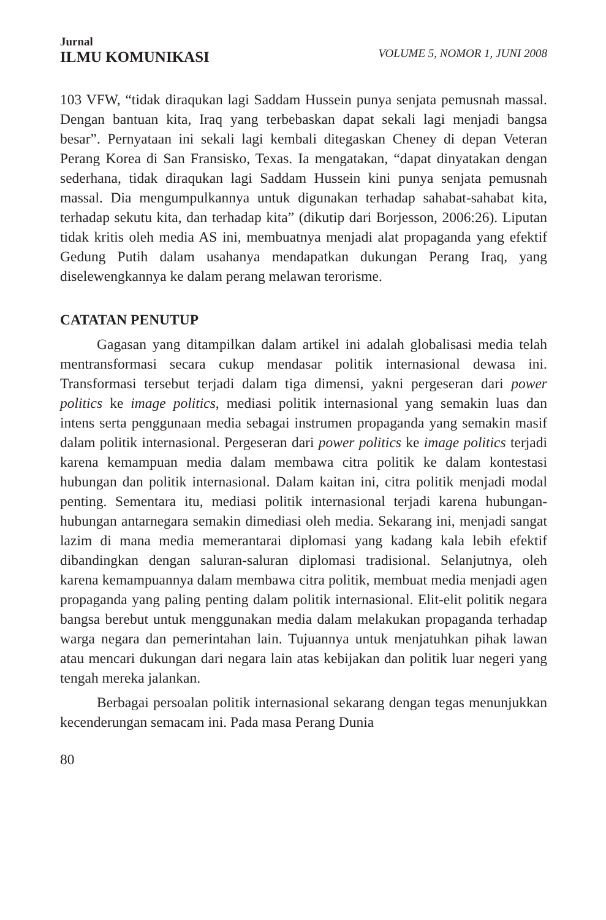Jurnal
ILMU KOMUNIKASI
VOLUME 5, NOMOR 1, JUNI 2008
103 VFW, “tidak diraqukan lagi Saddam Hussein punya senjata pemusnah massal. Dengan bantuan kita, Iraq yang terbebaskan dapat sekali lagi menjadi bangsa besar”. Pernyataan ini sekali lagi kembali ditegaskan Cheney di depan Veteran Perang Korea di San Fransisko, Texas. Ia mengatakan, “dapat dinyatakan dengan sederhana, tidak diraqukan lagi Saddam Hussein kini punya senjata pemusnah massal. Dia mengumpulkannya untuk digunakan terhadap sahabat-sahabat kita, terhadap sekutu kita, dan terhadap kita” (dikutip dari Borjesson, 2006:26). Liputan tidak kritis oleh media AS ini, membuatnya menjadi alat propaganda yang efektif Gedung Putih dalam usahanya mendapatkan dukungan Perang Iraq, yang diselewengkannya ke dalam perang melawan terorisme.
CATATAN PENUTUP
Gagasan yang ditampilkan dalam artikel ini adalah globalisasi media telah mentransformasi secara cukup mendasar politik internasional dewasa ini. Transformasi tersebut terjadi dalam tiga dimensi, yakni pergeseran dari power politics ke image politics, mediasi politik internasional yang semakin luas dan intens serta penggunaan media sebagai instrumen propaganda yang semakin masif dalam politik internasional. Pergeseran dari power politics ke image politics terjadi karena kemampuan media dalam membawa citra politik ke dalam kontestasi hubungan dan politik internasional. Dalam kaitan ini, citra politik menjadi modal penting. Sementara itu, mediasi politik internasional terjadi karena hubungan-hubungan antarnegara semakin dimediasi oleh media. Sekarang ini, menjadi sangat lazim di mana media memerantarai diplomasi yang kadang kala lebih efektif dibandingkan dengan saluran-saluran diplomasi tradisional. Selanjutnya, oleh karena kemampuannya dalam membawa citra politik, membuat media menjadi agen propaganda yang paling penting dalam politik internasional. Elit-elit politik negara bangsa berebut untuk menggunakan media dalam melakukan propaganda terhadap warga negara dan pemerintahan lain. Tujuannya untuk menjatuhkan pihak lawan atau mencari dukungan dari negara lain atas kebijakan dan politik luar negeri yang tengah mereka jalankan.
Berbagai persoalan politik internasional sekarang dengan tegas menunjukkan kecenderungan semacam ini. Pada masa Perang Dunia
80